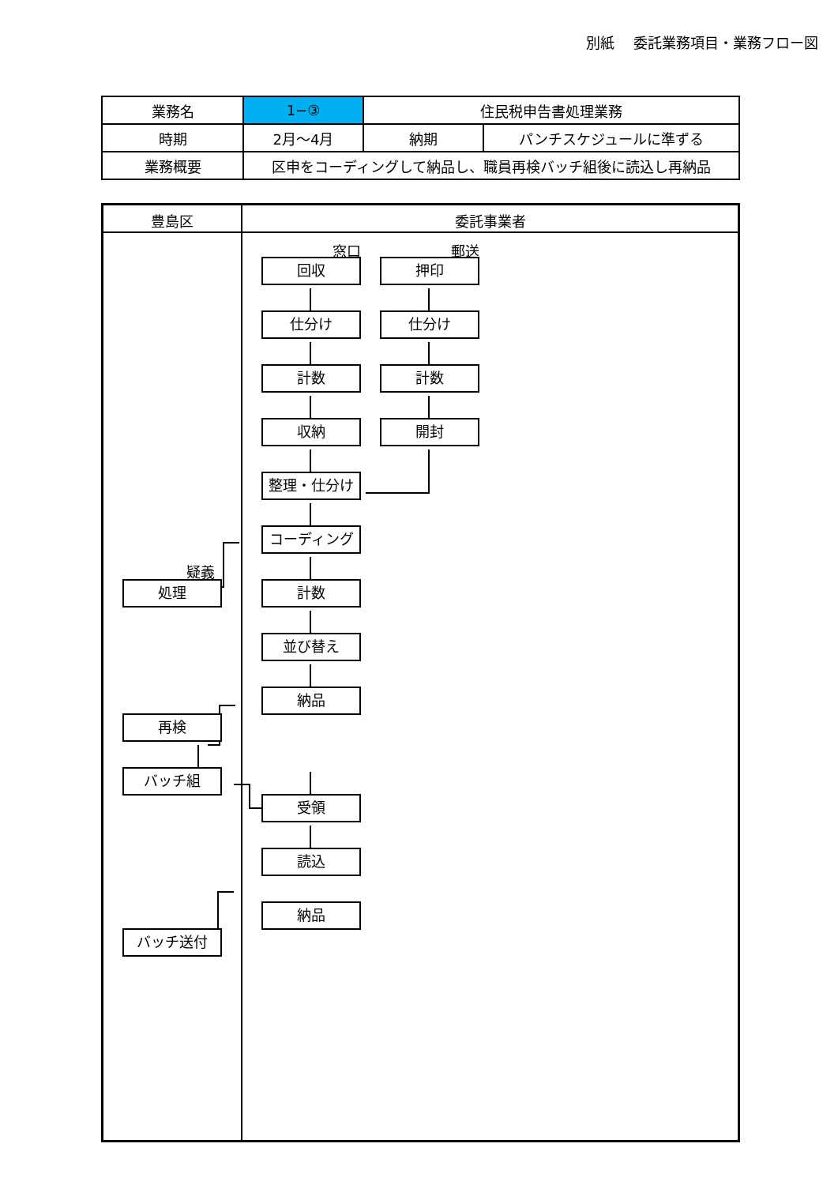別紙　 委託業務項目・業務フロー図
| 業務名 | 1−③ | 住民税申告書処理業務 | |
| 時期 | 2月～4月 | 納期 | パンチスケジュールに準ずる |
| 業務概要 | 区申をコーディングして納品し、職員再検バッチ組後に読込し再納品 | | |
豊島区 委託事業者
窓口 郵送
回収 押印
仕分け 仕分け
計数 計数
収納 開封
整理・仕分け
コーディング
疑義
処理 計数
並び替え
納品
再検
バッチ組
受領
読込
納品
バッチ送付